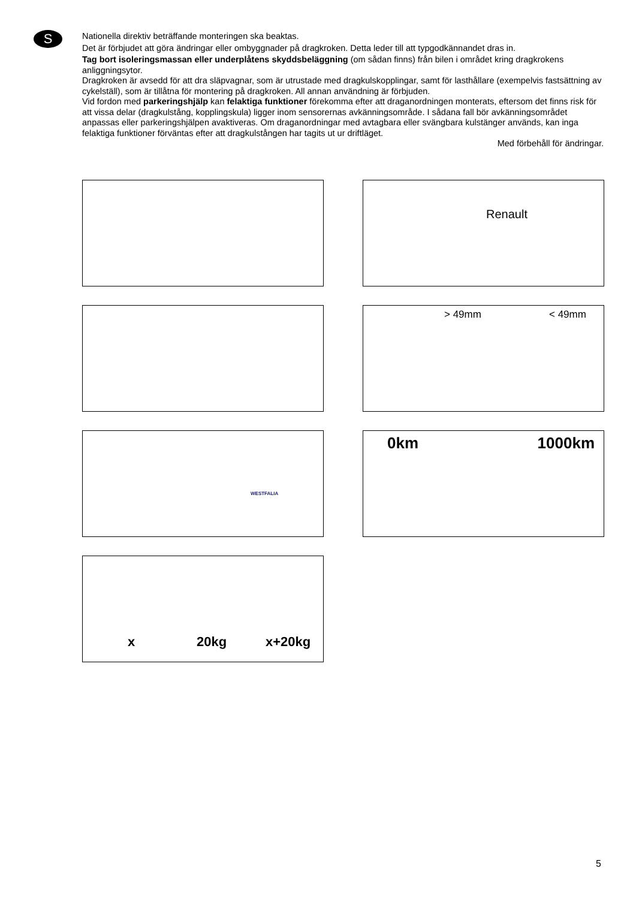S
Nationella direktiv beträffande monteringen ska beaktas.
Det är förbjudet att göra ändringar eller ombyggnader på dragkroken. Detta leder till att typgodkännandet dras in.
Tag bort isoleringsmassan eller underplåtens skyddsbeläggning (om sådan finns) från bilen i området kring dragkrokens anliggningsytor.
Dragkroken är avsedd för att dra släpvagnar, som är utrustade med dragkulskopplingar, samt för lasthållare (exempelvis fastsättning av cykelställ), som är tillåtna för montering på dragkroken. All annan användning är förbjuden.
Vid fordon med parkeringshjälp kan felaktiga funktioner förekomma efter att draganordningen monterats, eftersom det finns risk för att vissa delar (dragkulstång, kopplingskula) ligger inom sensorernas avkänningsområde. I sådana fall bör avkänningsområdet anpassas eller parkeringshjälpen avaktiveras. Om draganordningar med avtagbara eller svängbara kulstänger används, kan inga felaktiga funktioner förväntas efter att dragkulstången har tagits ut ur driftläget.
Med förbehåll för ändringar.
Renault
> 49mm < 49mm
WESTFALIA
0km 1000km
x 20kg x+20kg
5